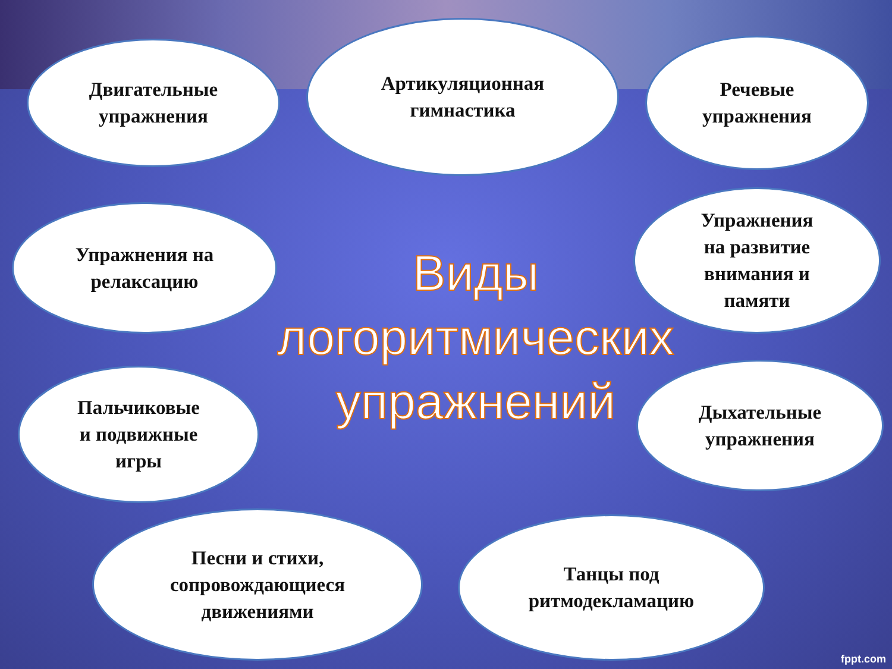Двигательные
упражнения
Артикуляционная
гимнастика
Речевые
упражнения
Упражнения на
релаксацию
Виды логоритмических упражнений
Упражнения
на развитие
внимания и
памяти
Пальчиковые
и подвижные
игры
Дыхательные
упражнения
Песни и стихи,
сопровождающиеся
движениями
Танцы под
ритмодекламацию
fppt.com